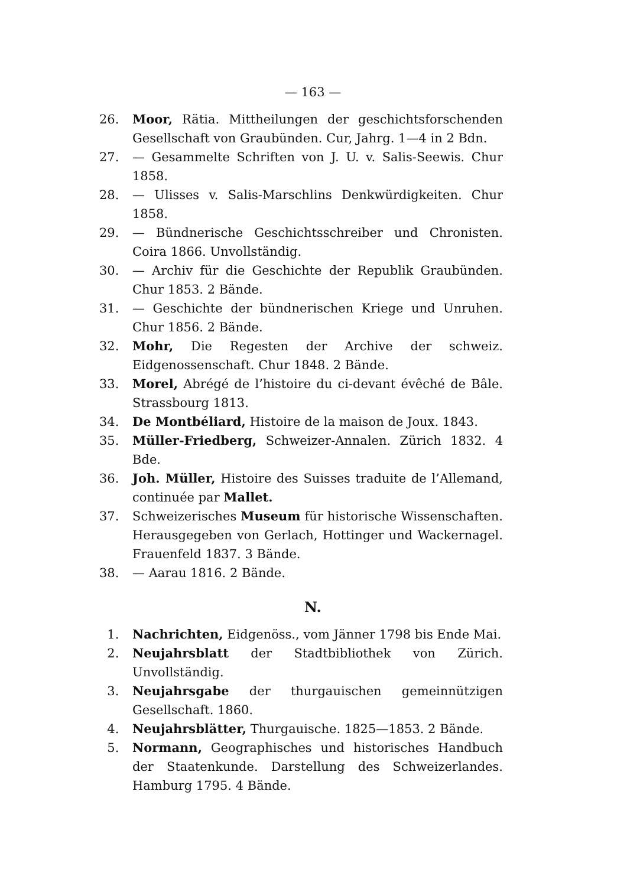— 163 —
26. Moor, Rätia. Mittheilungen der geschichtsforschenden Gesellschaft von Graubünden. Cur, Jahrg. 1—4 in 2 Bdn.
27. — Gesammelte Schriften von J. U. v. Salis-Seewis. Chur 1858.
28. — Ulisses v. Salis-Marschlins Denkwürdigkeiten. Chur 1858.
29. — Bündnerische Geschichtsschreiber und Chronisten. Coira 1866. Unvollständig.
30. — Archiv für die Geschichte der Republik Graubünden. Chur 1853. 2 Bände.
31. — Geschichte der bündnerischen Kriege und Unruhen. Chur 1856. 2 Bände.
32. Mohr, Die Regesten der Archive der schweiz. Eidgenossenschaft. Chur 1848. 2 Bände.
33. Morel, Abrégé de l’histoire du ci-devant évêché de Bâle. Strassbourg 1813.
34. De Montbéliard, Histoire de la maison de Joux. 1843.
35. Müller-Friedberg, Schweizer-Annalen. Zürich 1832. 4 Bde.
36. Joh. Müller, Histoire des Suisses traduite de l’Allemand, continuée par Mallet.
37. Schweizerisches Museum für historische Wissenschaften. Herausgegeben von Gerlach, Hottinger und Wackernagel. Frauenfeld 1837. 3 Bände.
38. — Aarau 1816. 2 Bände.
N.
1. Nachrichten, Eidgenöss., vom Jänner 1798 bis Ende Mai.
2. Neujahrsblatt der Stadtbibliothek von Zürich. Unvollständig.
3. Neujahrsgabe der thurgauischen gemeinnützigen Gesellschaft. 1860.
4. Neujahrsblätter, Thurgauische. 1825—1853. 2 Bände.
5. Normann, Geographisches und historisches Handbuch der Staatenkunde. Darstellung des Schweizerlandes. Hamburg 1795. 4 Bände.